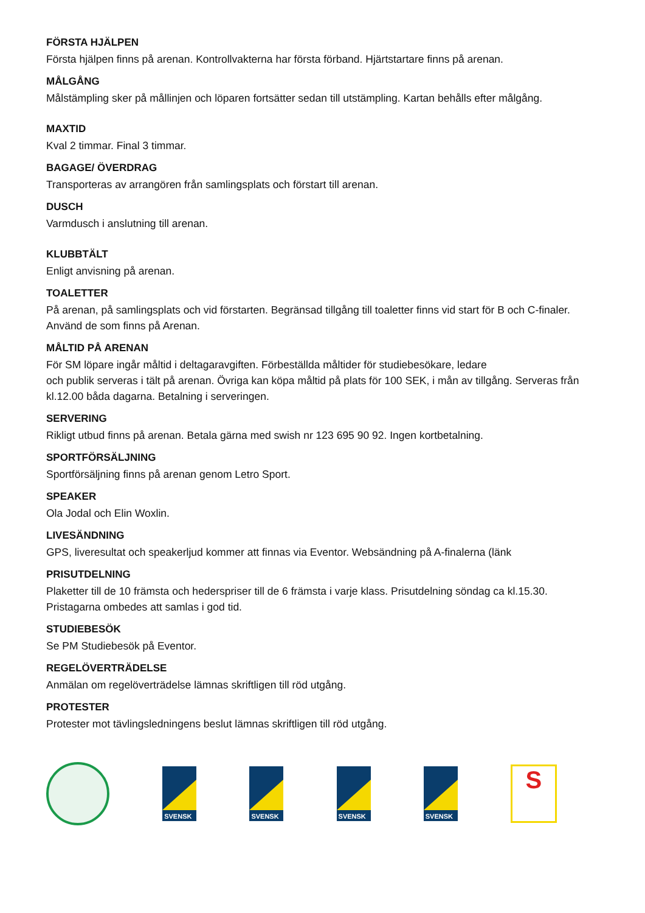FÖRSTA HJÄLPEN
Första hjälpen finns på arenan. Kontrollvakterna har första förband. Hjärtstartare finns på arenan.
MÅLGÅNG
Målstämpling sker på mållinjen och löparen fortsätter sedan till utstämpling. Kartan behålls efter målgång.
MAXTID
Kval 2 timmar. Final 3 timmar.
BAGAGE/ ÖVERDRAG
Transporteras av arrangören från samlingsplats och förstart till arenan.
DUSCH
Varmdusch i anslutning till arenan.
KLUBBTÄLT
Enligt anvisning på arenan.
TOALETTER
På arenan, på samlingsplats och vid förstarten. Begränsad tillgång till toaletter finns vid start för B och C-finaler. Använd de som finns på Arenan.
MÅLTID PÅ ARENAN
För SM löpare ingår måltid i deltagaravgiften. Förbeställda måltider för studiebesökare, ledare
och publik serveras i tält på arenan. Övriga kan köpa måltid på plats för 100 SEK, i mån av tillgång. Serveras från kl.12.00 båda dagarna. Betalning i serveringen.
SERVERING
Rikligt utbud finns på arenan. Betala gärna med swish nr 123 695 90 92. Ingen kortbetalning.
SPORTFÖRSÄLJNING
Sportförsäljning finns på arenan genom Letro Sport.
SPEAKER
Ola Jodal och Elin Woxlin.
LIVESÄNDNING
GPS, liveresultat och speakerljud kommer att finnas via Eventor. Websändning på A-finalerna (länk
PRISUTDELNING
Plaketter till de 10 främsta och hederspriser till de 6 främsta i varje klass. Prisutdelning söndag ca kl.15.30. Pristagarna ombedes att samlas i god tid.
STUDIEBESÖK
Se PM Studiebesök på Eventor.
REGELÖVERTRÄDELSE
Anmälan om regelöverträdelse lämnas skriftligen till röd utgång.
PROTESTER
Protester mot tävlingsledningens beslut lämnas skriftligen till röd utgång.
SVENSK
SVENSK
SVENSK
SVENSK
S